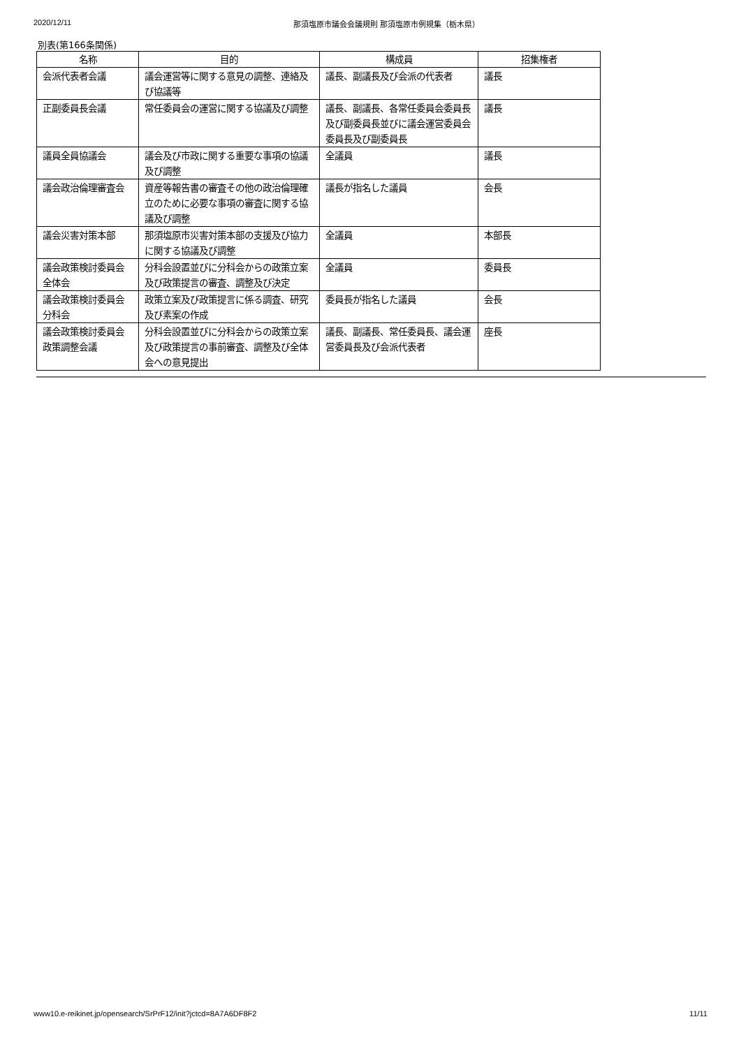2020/12/11 那須塩原市議会会議規則 那須塩原市例規集（栃木県）
別表(第166条関係)
| 名称 | 目的 | 構成員 | 招集権者 |
| --- | --- | --- | --- |
| 会派代表者会議 | 議会運営等に関する意見の調整、連絡及び協議等 | 議長、副議長及び会派の代表者 | 議長 |
| 正副委員長会議 | 常任委員会の運営に関する協議及び調整 | 議長、副議長、各常任委員会委員長及び副委員長並びに議会運営委員会委員長及び副委員長 | 議長 |
| 議員全員協議会 | 議会及び市政に関する重要な事項の協議及び調整 | 全議員 | 議長 |
| 議会政治倫理審査会 | 資産等報告書の審査その他の政治倫理確立のために必要な事項の審査に関する協議及び調整 | 議長が指名した議員 | 会長 |
| 議会災害対策本部 | 那須塩原市災害対策本部の支援及び協力に関する協議及び調整 | 全議員 | 本部長 |
| 議会政策検討委員会全体会 | 分科会設置並びに分科会からの政策立案及び政策提言の審査、調整及び決定 | 全議員 | 委員長 |
| 議会政策検討委員会分科会 | 政策立案及び政策提言に係る調査、研究及び素案の作成 | 委員長が指名した議員 | 会長 |
| 議会政策検討委員会政策調整会議 | 分科会設置並びに分科会からの政策立案及び政策提言の事前審査、調整及び全体会への意見提出 | 議長、副議長、常任委員長、議会運営委員長及び会派代表者 | 座長 |
www10.e-reikinet.jp/opensearch/SrPrF12/init?jctcd=8A7A6DF8F2 11/11